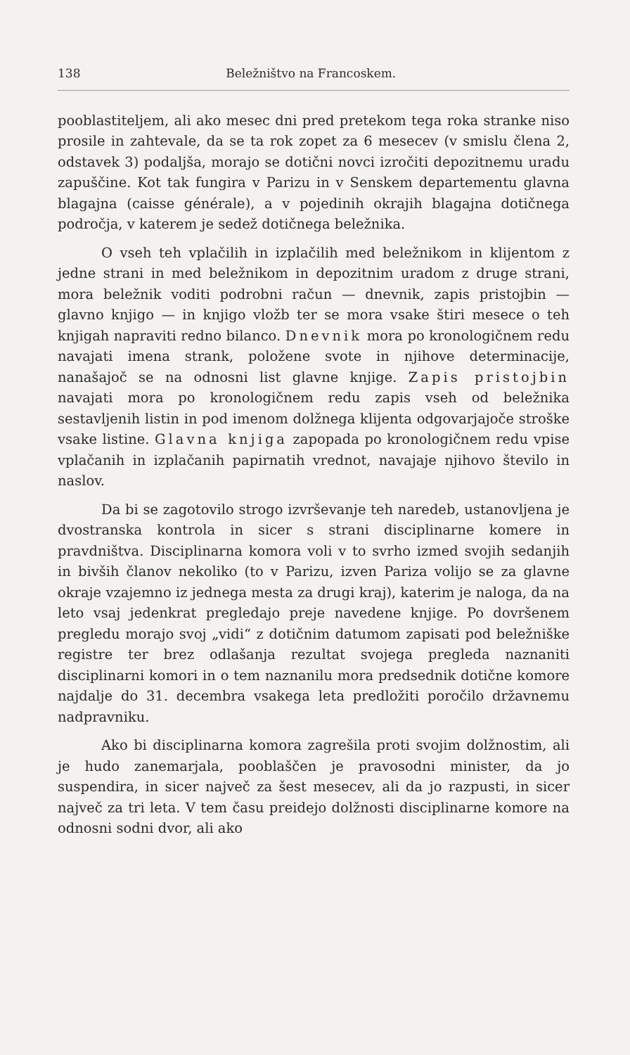138 Beležništvo na Francoskem.
pooblastiteljem, ali ako mesec dni pred pretekom tega roka stranke niso prosile in zahtevale, da se ta rok zopet za 6 mesecev (v smislu člena 2, odstavek 3) podaljša, morajo se dotični novci izročiti depozitnemu uradu zapuščine. Kot tak fungira v Parizu in v Senskem departementu glavna blagajna (caisse générale), a v pojedinih okrajih blagajna dotičnega področja, v katerem je sedež dotičnega beležnika.
O vseh teh vplačilih in izplačilih med beležnikom in klijentom z jedne strani in med beležnikom in depozitnim uradom z druge strani, mora beležnik voditi podrobni račun — dnevnik, zapis pristojbin — glavno knjigo — in knjigo vložb ter se mora vsake štiri mesece o teh knjigah napraviti redno bilanco. Dnevnik mora po kronologičnem redu navajati imena strank, položene svote in njihove determinacije, nanašajoč se na odnosni list glavne knjige. Zapis pristojbin navajati mora po kronologičnem redu zapis vseh od beležnika sestavljenih listin in pod imenom dolžnega klijenta odgovarjajoče stroške vsake listine. Glavna knjiga zapopada po kronologičnem redu vpise vplačanih in izplačanih papirnatih vrednot, navajaje njihovo število in naslov.
Da bi se zagotovilo strogo izvrševanje teh naredeb, ustanovljena je dvostranska kontrola in sicer s strani disciplinarne komere in pravdništva. Disciplinarna komora voli v to svrho izmed svojih sedanjih in bivših članov nekoliko (to v Parizu, izven Pariza volijo se za glavne okraje vzajemno iz jednega mesta za drugi kraj), katerim je naloga, da na leto vsaj jedenkrat pregledajo preje navedene knjige. Po dovršenem pregledu morajo svoj „vidi“ z dotičnim datumom zapisati pod beležniške registre ter brez odlašanja rezultat svojega pregleda naznaniti disciplinarni komori in o tem naznanilu mora predsednik dotične komore najdalje do 31. decembra vsakega leta predložiti poročilo državnemu nadpravniku.
Ako bi disciplinarna komora zagrešila proti svojim dolžnostim, ali je hudo zanemarjala, pooblaščen je pravosodni minister, da jo suspendira, in sicer največ za šest mesecev, ali da jo razpusti, in sicer največ za tri leta. V tem času preidejo dolžnosti disciplinarne komore na odnosni sodni dvor, ali ako